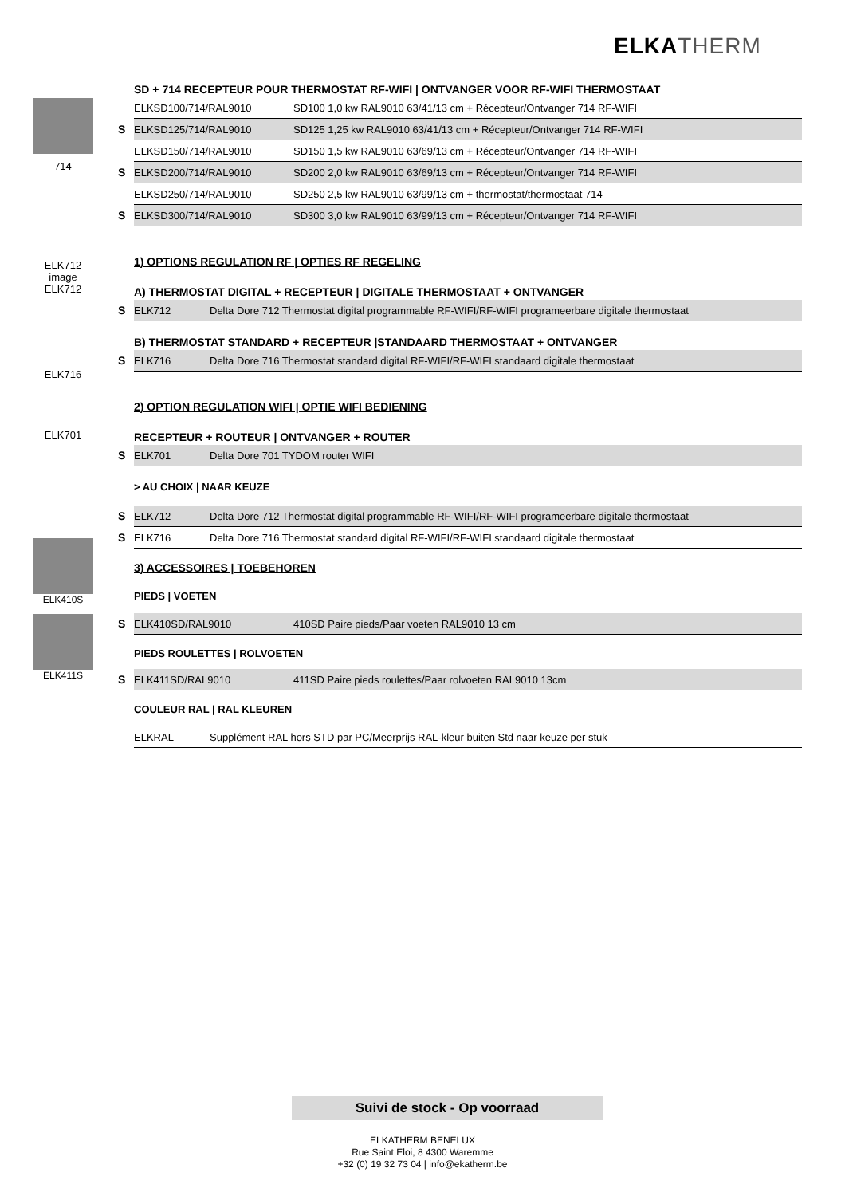ELKATHERM
714
ELK712 image
ELK712
ELK716
ELK701
ELK410S
ELK411S
SD + 714 RECEPTEUR POUR THERMOSTAT RF-WIFI | ONTVANGER VOOR RF-WIFI THERMOSTAAT
| | ELKSD100/714/RAL9010 | SD100 1,0 kw RAL9010 63/41/13 cm + Récepteur/Ontvanger 714 RF-WIFI |
| S | ELKSD125/714/RAL9010 | SD125 1,25 kw RAL9010 63/41/13 cm + Récepteur/Ontvanger 714 RF-WIFI |
| | ELKSD150/714/RAL9010 | SD150 1,5 kw RAL9010 63/69/13 cm + Récepteur/Ontvanger 714 RF-WIFI |
| S | ELKSD200/714/RAL9010 | SD200 2,0 kw RAL9010 63/69/13 cm + Récepteur/Ontvanger 714 RF-WIFI |
| | ELKSD250/714/RAL9010 | SD250 2,5 kw RAL9010 63/99/13 cm + thermostat/thermostaat 714 |
| S | ELKSD300/714/RAL9010 | SD300 3,0 kw RAL9010 63/99/13 cm + Récepteur/Ontvanger 714 RF-WIFI |
1) OPTIONS REGULATION RF | OPTIES RF REGELING
A) THERMOSTAT DIGITAL + RECEPTEUR | DIGITALE THERMOSTAAT + ONTVANGER
| S | ELK712 | Delta Dore 712 Thermostat digital programmable RF-WIFI/RF-WIFI programeerbare digitale thermostaat |
B) THERMOSTAT STANDARD + RECEPTEUR |STANDAARD THERMOSTAAT + ONTVANGER
| S | ELK716 | Delta Dore 716 Thermostat standard digital RF-WIFI/RF-WIFI standaard digitale thermostaat |
2) OPTION REGULATION WIFI | OPTIE WIFI BEDIENING
RECEPTEUR + ROUTEUR | ONTVANGER + ROUTER
| S | ELK701 | Delta Dore 701 TYDOM router WIFI |
> AU CHOIX | NAAR KEUZE
| S | ELK712 | Delta Dore 712 Thermostat digital programmable RF-WIFI/RF-WIFI programeerbare digitale thermostaat |
| S | ELK716 | Delta Dore 716 Thermostat standard digital RF-WIFI/RF-WIFI standaard digitale thermostaat |
3) ACCESSOIRES | TOEBEHOREN
PIEDS | VOETEN
| S | ELK410SD/RAL9010 | 410SD Paire pieds/Paar voeten RAL9010 13 cm |
PIEDS ROULETTES | ROLVOETEN
| S | ELK411SD/RAL9010 | 411SD Paire pieds roulettes/Paar rolvoeten RAL9010 13cm |
COULEUR RAL | RAL KLEUREN
| | ELKRAL | Supplément RAL hors STD par PC/Meerprijs RAL-kleur buiten Std naar keuze per stuk |
Suivi de stock - Op voorraad
ELKATHERM BENELUX
Rue Saint Eloi, 8 4300 Waremme
+32 (0) 19 32 73 04 | info@ekatherm.be